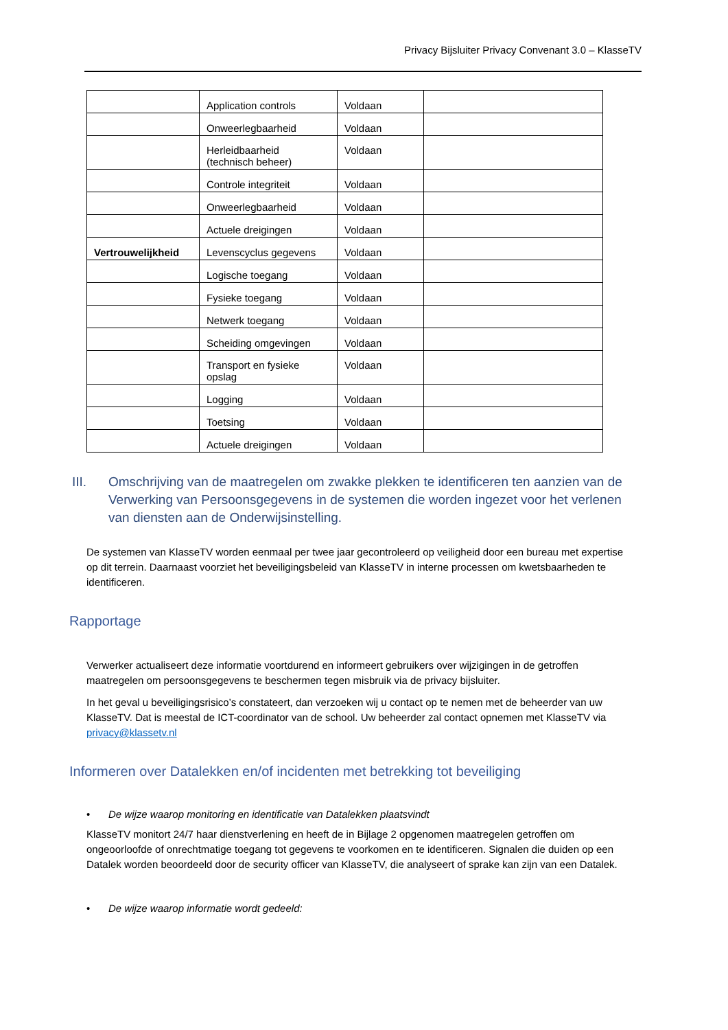Privacy Bijsluiter Privacy Convenant 3.0 – KlasseTV
| | Application controls | Voldaan | |
| | Onweerlegbaarheid | Voldaan | |
| | Herleidbaarheid (technisch beheer) | Voldaan | |
| | Controle integriteit | Voldaan | |
| | Onweerlegbaarheid | Voldaan | |
| | Actuele dreigingen | Voldaan | |
| Vertrouwelijkheid | Levenscyclus gegevens | Voldaan | |
| | Logische toegang | Voldaan | |
| | Fysieke toegang | Voldaan | |
| | Netwerk toegang | Voldaan | |
| | Scheiding omgevingen | Voldaan | |
| | Transport en fysieke opslag | Voldaan | |
| | Logging | Voldaan | |
| | Toetsing | Voldaan | |
| | Actuele dreigingen | Voldaan | |
III. Omschrijving van de maatregelen om zwakke plekken te identificeren ten aanzien van de Verwerking van Persoonsgegevens in de systemen die worden ingezet voor het verlenen van diensten aan de Onderwijsinstelling.
De systemen van KlasseTV worden eenmaal per twee jaar gecontroleerd op veiligheid door een bureau met expertise op dit terrein. Daarnaast voorziet het beveiligingsbeleid van KlasseTV in interne processen om kwetsbaarheden te identificeren.
Rapportage
Verwerker actualiseert deze informatie voortdurend en informeert gebruikers over wijzigingen in de getroffen maatregelen om persoonsgegevens te beschermen tegen misbruik via de privacy bijsluiter.
In het geval u beveiligingsrisico’s constateert, dan verzoeken wij u contact op te nemen met de beheerder van uw KlasseTV. Dat is meestal de ICT-coordinator van de school. Uw beheerder zal contact opnemen met KlasseTV via privacy@klassetv.nl
Informeren over Datalekken en/of incidenten met betrekking tot beveiliging
• De wijze waarop monitoring en identificatie van Datalekken plaatsvindt
KlasseTV monitort 24/7 haar dienstverlening en heeft de in Bijlage 2 opgenomen maatregelen getroffen om ongeoorloofde of onrechtmatige toegang tot gegevens te voorkomen en te identificeren. Signalen die duiden op een Datalek worden beoordeeld door de security officer van KlasseTV, die analyseert of sprake kan zijn van een Datalek.
• De wijze waarop informatie wordt gedeeld: